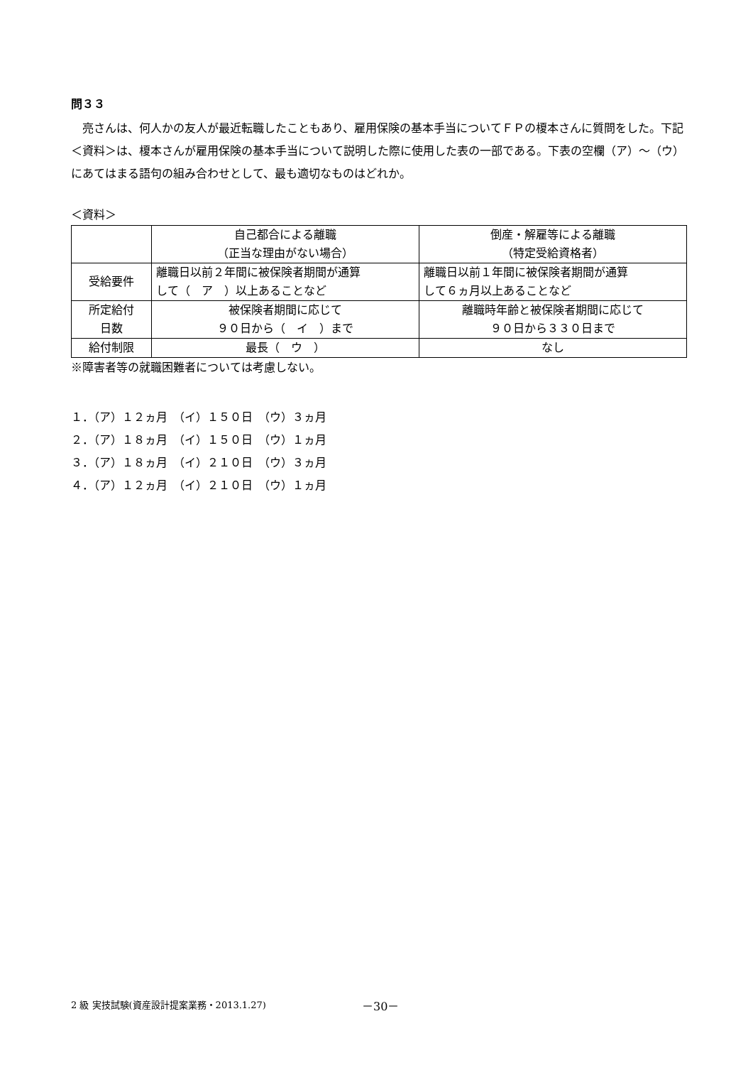問３３
　亮さんは、何人かの友人が最近転職したこともあり、雇用保険の基本手当についてＦＰの榎本さんに質問をした。下記＜資料＞は、榎本さんが雇用保険の基本手当について説明した際に使用した表の一部である。下表の空欄（ア）～（ウ）にあてはまる語句の組み合わせとして、最も適切なものはどれか。
＜資料＞
| | 自己都合による離職 （正当な理由がない場合） | 倒産・解雇等による離職 （特定受給資格者） |
| 受給要件 | 離職日以前２年間に被保険者期間が通算 して（ ア ）以上あることなど | 離職日以前１年間に被保険者期間が通算 して６ヵ月以上あることなど |
| 所定給付 日数 | 被保険者期間に応じて ９０日から（ イ ）まで | 離職時年齢と被保険者期間に応じて ９０日から３３０日まで |
| 給付制限 | 最長（ ウ ） | なし |
※障害者等の就職困難者については考慮しない。
１．（ア）１２ヵ月　（イ）１５０日　（ウ）３ヵ月
２．（ア）１８ヵ月　（イ）１５０日　（ウ）１ヵ月
３．（ア）１８ヵ月　（イ）２１０日　（ウ）３ヵ月
４．（ア）１２ヵ月　（イ）２１０日　（ウ）１ヵ月
2 級 実技試験(資産設計提案業務・2013.1.27)
－30－